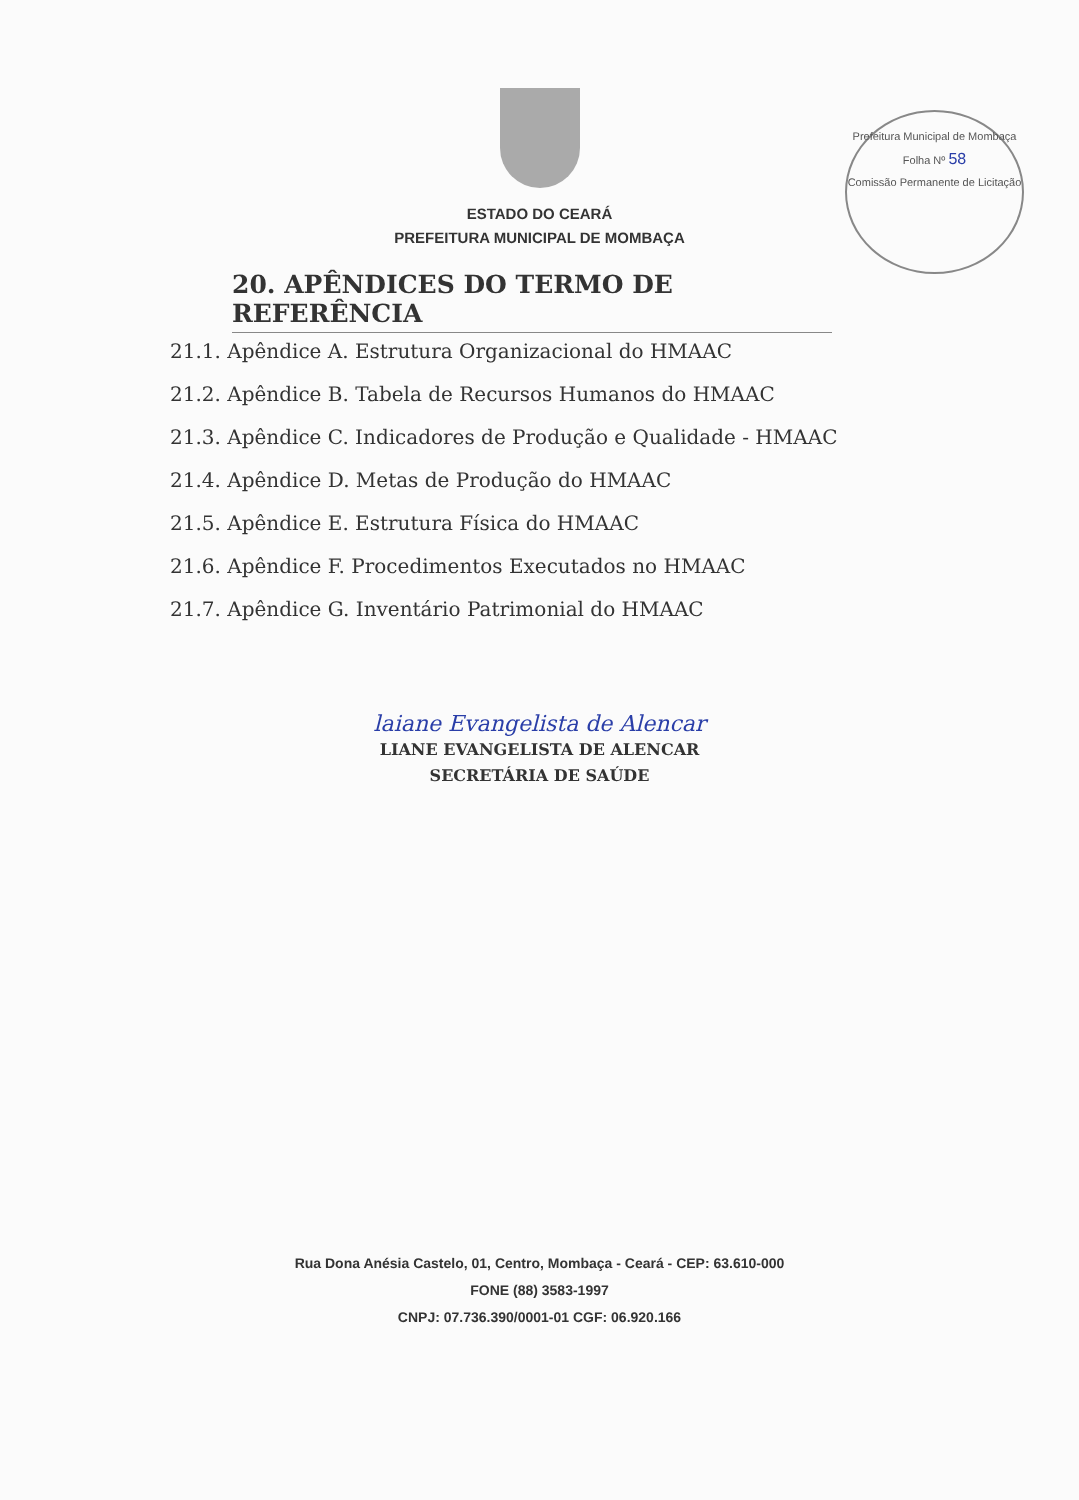Prefeitura Municipal de Mombaça
Folha Nº 58
Comissão Permanente de Licitação
ESTADO DO CEARÁ
PREFEITURA MUNICIPAL DE MOMBAÇA
20. APÊNDICES DO TERMO DE REFERÊNCIA
21.1. Apêndice A. Estrutura Organizacional do HMAAC
21.2. Apêndice B. Tabela de Recursos Humanos do HMAAC
21.3. Apêndice C. Indicadores de Produção e Qualidade - HMAAC
21.4. Apêndice D. Metas de Produção do HMAAC
21.5. Apêndice E. Estrutura Física do HMAAC
21.6. Apêndice F. Procedimentos Executados no HMAAC
21.7. Apêndice G. Inventário Patrimonial do HMAAC
laiane Evangelista de Alencar
LIANE EVANGELISTA DE ALENCAR
SECRETÁRIA DE SAÚDE
Rua Dona Anésia Castelo, 01, Centro, Mombaça - Ceará - CEP: 63.610-000
FONE (88) 3583-1997
CNPJ: 07.736.390/0001-01 CGF: 06.920.166